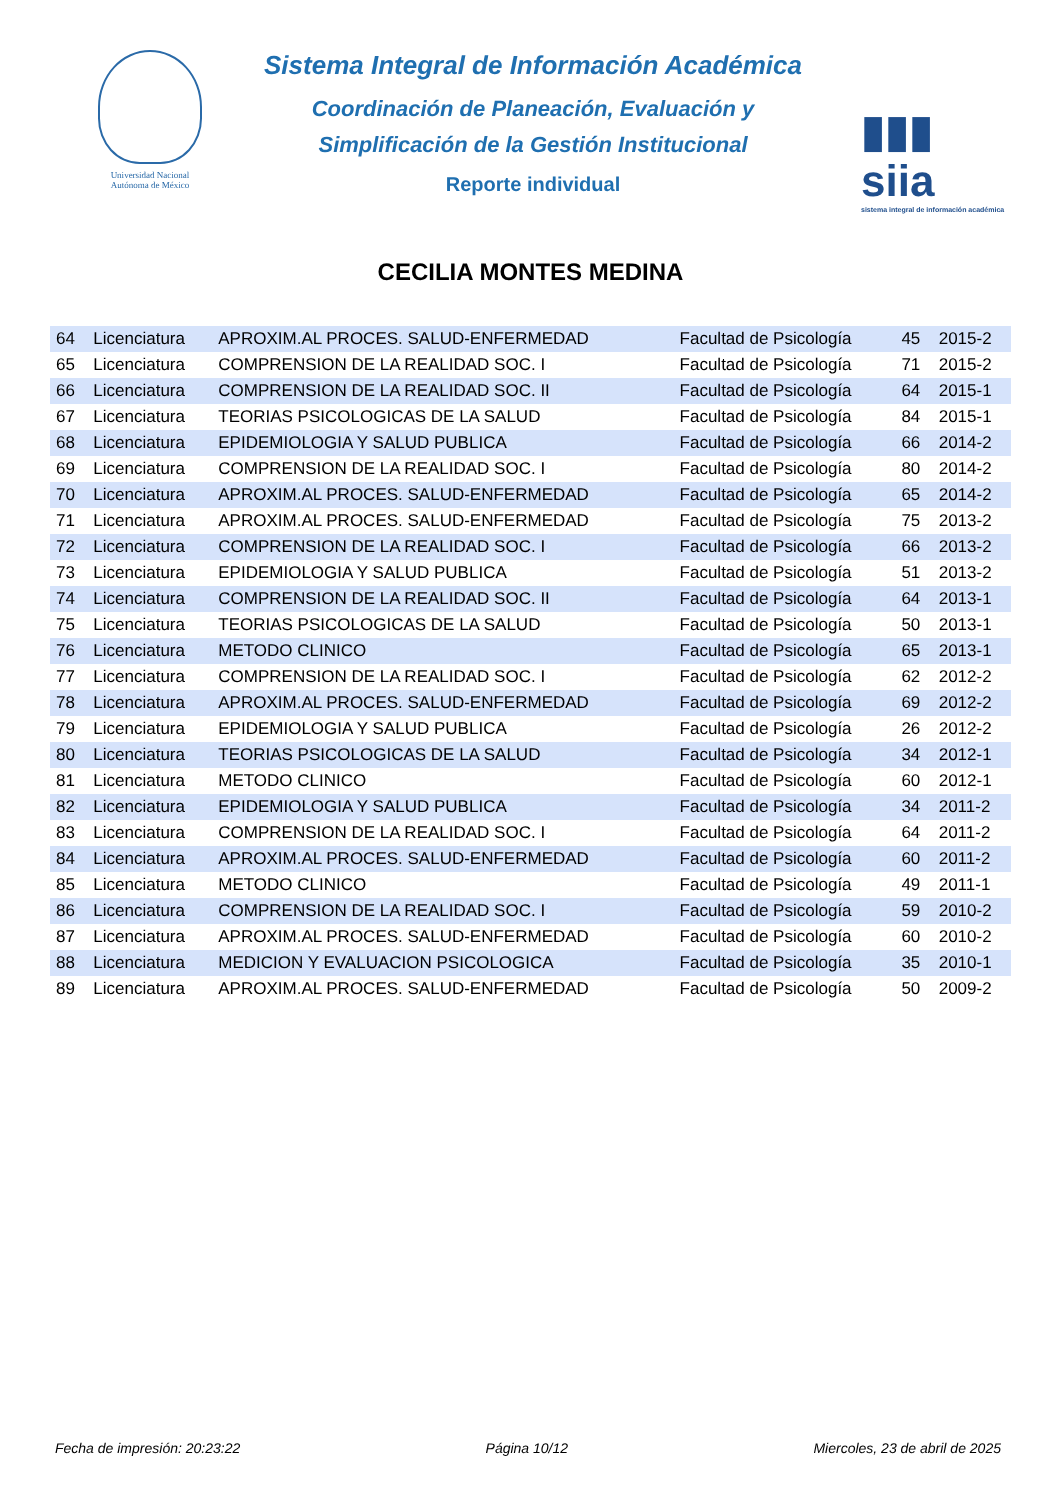Universidad Nacional Autónoma de México
Sistema Integral de Información Académica
Coordinación de Planeación, Evaluación y
Simplificación de la Gestión Institucional
Reporte individual
▮▮▮ siia
sistema integral de información académica
CECILIA MONTES MEDINA
| 64 | Licenciatura | APROXIM.AL PROCES. SALUD-ENFERMEDAD | Facultad de Psicología | 45 | 2015-2 |
| 65 | Licenciatura | COMPRENSION DE LA REALIDAD SOC. I | Facultad de Psicología | 71 | 2015-2 |
| 66 | Licenciatura | COMPRENSION DE LA REALIDAD SOC. II | Facultad de Psicología | 64 | 2015-1 |
| 67 | Licenciatura | TEORIAS PSICOLOGICAS DE LA SALUD | Facultad de Psicología | 84 | 2015-1 |
| 68 | Licenciatura | EPIDEMIOLOGIA Y SALUD PUBLICA | Facultad de Psicología | 66 | 2014-2 |
| 69 | Licenciatura | COMPRENSION DE LA REALIDAD SOC. I | Facultad de Psicología | 80 | 2014-2 |
| 70 | Licenciatura | APROXIM.AL PROCES. SALUD-ENFERMEDAD | Facultad de Psicología | 65 | 2014-2 |
| 71 | Licenciatura | APROXIM.AL PROCES. SALUD-ENFERMEDAD | Facultad de Psicología | 75 | 2013-2 |
| 72 | Licenciatura | COMPRENSION DE LA REALIDAD SOC. I | Facultad de Psicología | 66 | 2013-2 |
| 73 | Licenciatura | EPIDEMIOLOGIA Y SALUD PUBLICA | Facultad de Psicología | 51 | 2013-2 |
| 74 | Licenciatura | COMPRENSION DE LA REALIDAD SOC. II | Facultad de Psicología | 64 | 2013-1 |
| 75 | Licenciatura | TEORIAS PSICOLOGICAS DE LA SALUD | Facultad de Psicología | 50 | 2013-1 |
| 76 | Licenciatura | METODO CLINICO | Facultad de Psicología | 65 | 2013-1 |
| 77 | Licenciatura | COMPRENSION DE LA REALIDAD SOC. I | Facultad de Psicología | 62 | 2012-2 |
| 78 | Licenciatura | APROXIM.AL PROCES. SALUD-ENFERMEDAD | Facultad de Psicología | 69 | 2012-2 |
| 79 | Licenciatura | EPIDEMIOLOGIA Y SALUD PUBLICA | Facultad de Psicología | 26 | 2012-2 |
| 80 | Licenciatura | TEORIAS PSICOLOGICAS DE LA SALUD | Facultad de Psicología | 34 | 2012-1 |
| 81 | Licenciatura | METODO CLINICO | Facultad de Psicología | 60 | 2012-1 |
| 82 | Licenciatura | EPIDEMIOLOGIA Y SALUD PUBLICA | Facultad de Psicología | 34 | 2011-2 |
| 83 | Licenciatura | COMPRENSION DE LA REALIDAD SOC. I | Facultad de Psicología | 64 | 2011-2 |
| 84 | Licenciatura | APROXIM.AL PROCES. SALUD-ENFERMEDAD | Facultad de Psicología | 60 | 2011-2 |
| 85 | Licenciatura | METODO CLINICO | Facultad de Psicología | 49 | 2011-1 |
| 86 | Licenciatura | COMPRENSION DE LA REALIDAD SOC. I | Facultad de Psicología | 59 | 2010-2 |
| 87 | Licenciatura | APROXIM.AL PROCES. SALUD-ENFERMEDAD | Facultad de Psicología | 60 | 2010-2 |
| 88 | Licenciatura | MEDICION Y EVALUACION PSICOLOGICA | Facultad de Psicología | 35 | 2010-1 |
| 89 | Licenciatura | APROXIM.AL PROCES. SALUD-ENFERMEDAD | Facultad de Psicología | 50 | 2009-2 |
Fecha de impresión: 20:23:22 Página 10/12 Miercoles, 23 de abril de 2025